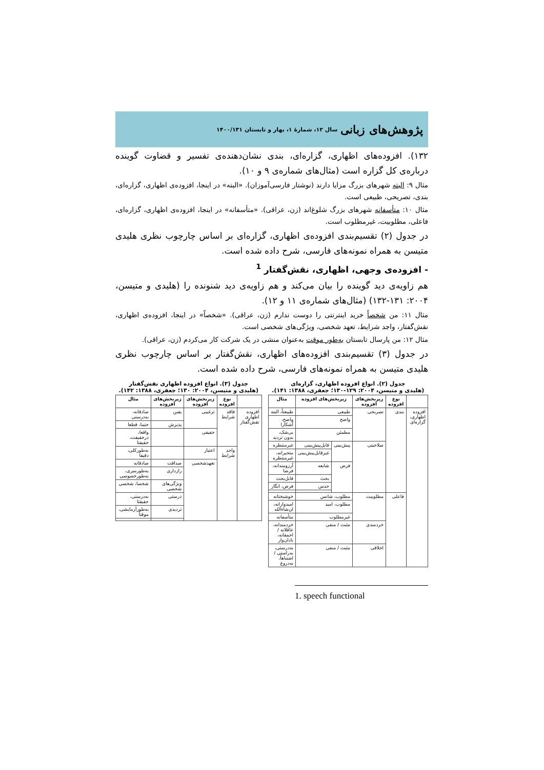پژوهش‌های زبانی سال ۱۲، شمارهٔ ۱، بهار و تابستان ۱۴۰۰/۱۳۱
۱۳۲). افزوده‌های اظهاری، گزاره‌ای، بندی نشان‌دهنده‌ی تفسیر و قضاوت گوینده درباره‌ی کل گزاره است (مثال‌های شماره‌ی ۹ و ۱۰).
مثال ۹: البته شهرهای بزرگ مزایا دارند (نوشتار فارسی‌آموزان). «البته» در اینجا، افزوده‌ی اظهاری، گزاره‌ای، بندی، تصریحی، طبیعی است.
مثال ۱۰: متأسفانه شهرهای بزرگ شلوغ‌اند (زن، عراقی). «متأسفانه» در اینجا، افزوده‌ی اظهاری، گزاره‌ای، فاعلی، مطلوبیت، غیرمطلوب است.
در جدول (۲) تقسیم‌بندی افزوده‌ی اظهاری، گزاره‌ای بر اساس چارچوب نظری هلیدی متیسن به همراه نمونه‌های فارسی، شرح داده شده است.
- افزوده‌ی وجهی، اظهاری، نقش‌گفتار <sup>1</sup>
هم زاویه‌ی دید گوینده را بیان می‌کند و هم زاویه‌ی دید شنونده را (هلیدی و متیسن، ۲۰۰۴: ۱۳۱-۱۳۲) (مثال‌های شماره‌ی ۱۱ و ۱۲).
مثال ۱۱: من شخصاً خرید اینترنتی را دوست ندارم (زن، عراقی). «شخصاً» در اینجا، افزوده‌ی اظهاری، نقش‌گفتار، واجد شرایط، تعهد شخصی، ویژگی‌های شخصی است.
مثال ۱۲: من پارسال تابستان به‌طور موقت به‌عنوان منشی در یک شرکت کار می‌کردم (زن، عراقی).
در جدول (۳) تقسیم‌بندی افزوده‌های اظهاری، نقش‌گفتار بر اساس چارچوب نظری هلیدی متیسن به همراه نمونه‌های فارسی، شرح داده شده است.
جدول (۲). انواع افزوده اظهاری، گزاره‌ای
(هلیدی و متیسن، ۲۰۰۴: ۱۲۹-۱۳۰؛ جعفری، ۱۳۸۸: ۱۴۱).
| | نوع افزوده | زیربخش‌های افزوده | زیربخش‌های افزوده | | مثال |
| --- | --- | --- | --- | --- | --- |
| افزوده اظهاری، گزاره‌ای | بندی | تصریحی | طبیعی | | طبیعتاً، البته |
| | | | واضح | | واضح، آشکارا |
| | | | مطمئن | | بی‌شک، بدون تردید |
| | | صلاحیتی | پیش‌بینی | قابل‌پیش‌بینی | غیرمنتظره |
| | | | | غیرقابل‌پیش‌بینی | متحیرانه، غیرمنتظره |
| | | | فرض | شایعه | آرزومندانه، فرضا |
| | | | | بحث | قابل‌بحث |
| | | | | حدس | فرض، انگار |
| | فاعلی | مطلوبیت | مطلوب، شانس | | خوشبختانه |
| | | | مطلوب، امید | | امیدوارانه، ان‌شاءالله |
| | | | غیرمطلوب | | متأسفانه |
| | | خردمندی | مثبت / منفی | | خردمندانه، عاقلانه / احمقانه، نادان‌وار |
| | | اخلاقی | مثبت / منفی | | به‌درستی، به‌راستی / اشتباهاً، به‌دروغ |
جدول (۳). انواع افزوده اظهاری نقش‌گفتار
(هلیدی و متیسن، ۲۰۰۴: ۱۳۰؛ جعفری، ۱۳۸۸: ۱۴۲).
| | نوع افزوده | زیربخش‌های افزوده | زیربخش‌های افزوده | مثال |
| --- | --- | --- | --- | --- |
| افزوده اظهاری نقش‌گفتار | فاقد شرایط | ترغیبی | یقین | صادقانه، به‌درستی |
| | | | پذیرش | حتما، قطعا |
| | | حقیقی | | واقعا، درحقیقت، حقیقتا |
| | واجد شرایط | اعتبار | | به‌طورکلی، دقیقا |
| | | تعهدشخصی | صداقت | صادقانه |
| | | | رازداری | به‌طورسری، به‌طورخصوصی |
| | | | ویژگی‌های شخصی | شخصا، شخصی |
| | | | درستی | به‌درستی، حقیقتا |
| | | | تردیدی | به‌طورآزمایشی، موقتاً |
1. speech functional